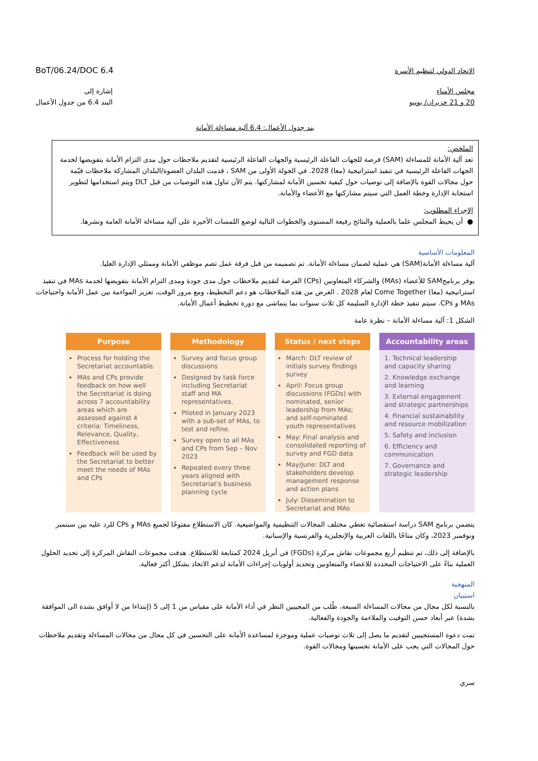BoT/06.24/DOC 6.4
الاتحاد الدولي لتنظيم الأسرة
إشارة إلى
البند 6.4 من جدول الأعمال
مجلس الأمناء
20 و 21 حزيران/ يونيو
بند جدول الأعمال: 6.4 آلية مساءلة الأمانة
الملخص:
تعد آلية الأمانة للمساءلة (SAM) فرصة للجهات الفاعلة الرئيسية والجهات الفاعلة الرئيسية لتقديم ملاحظات حول مدى التزام الأمانة بتفويضها لخدمة الجهات الفاعلة الرئيسية في تنفيذ استراتيجية (معا) 2028. في الجولة الأولى من SAM ، قدمت البلدان العضوة/البلدان المشاركة ملاحظات قيّمة حول مجالات القوة بالإضافة إلى توصيات حول كيفية تحسين الأمانة لمشاركتها. يتم الآن تناول هذه التوصيات من قبل DLT ويتم استخدامها لتطوير استجابة الإدارة وخطة العمل التي سيتم مشاركتها مع الأعضاء والأمانة.
الإجراء المطلوب:
● أن يحيط المجلس علما بالعملية والنتائج رفيعة المستوى والخطوات التالية لوضع اللمسات الأخيرة على آلية مساءلة الأمانة العامة ونشرها.
المعلومات الأساسية
آلية مساءلة الأمانة(SAM) هي عملية لضمان مساءلة الأمانة. تم تصميمه من قبل فرقة عمل تضم موظفي الأمانة وممثلي الإدارة العليا.
يوفر برنامجSAM للأعضاء (MAs) والشركاء المتعاونين (CPs) الفرصة لتقديم ملاحظات حول مدى جودة ومدى التزام الأمانة بتفويضها لخدمة MAs في تنفيذ استراتيجية (معا) Come Together لعام 2028 . الغرض من هذه الملاحظات هو دعم التخطيط، ومع مرور الوقت، تعزيز المواءمة بين عمل الأمانة واحتياجات MAs و CPs. سيتم تنفيذ خطة الإدارة السليمة كل ثلاث سنوات بما يتماشى مع دورة تخطيط أعمال الأمانة.
الشكل 1: آلية مساءلة الأمانة – نظرة عامة
Purpose
Process for holding the Secretariat accountable.
MAs and CPs provide feedback on how well the Secretariat is doing across 7 accountability areas which are assessed against 4 criteria: Timeliness, Relevance, Quality, Effectiveness
Feedback will be used by the Secretariat to better meet the needs of MAs and CPs
Methodology
Survey and focus group discussions
Designed by task force including Secretariat staff and MA representatives.
Piloted in January 2023 with a sub-set of MAs, to test and refine.
Survey open to all MAs and CPs from Sep – Nov 2023
Repeated every three years aligned with Secretariat's business planning cycle
Status / next steps
March: DLT review of initials survey findings survey
April: Focus group discussions (FGDs) with nominated, senior leadership from MAs; and self-nominated youth representatives
May: Final analysis and consolidated reporting of survey and FGD data
May/June: DLT and stakeholders develop management response and action plans
July: Dissemination to Secretariat and MAs
Accountability areas
1. Technical leadership and capacity sharing
2. Knowledge exchange and learning
3. External engagement and strategic partnerships
4. Financial sustainability and resource mobilization
5. Safety and inclusion
6. Efficiency and communication
7. Governance and strategic leadership
يتضمن برنامج SAM دراسة استقصائية تغطي مختلف المجالات التنظيمية والمواضيعية. كان الاستطلاع مفتوحًا لجميع MAs و CPs للرد عليه بين سبتمبر ونوفمبر 2023، وكان متاحًا باللغات العربية والإنجليزية والفرنسية والإسبانية.
بالإضافة إلى ذلك، تم تنظيم أربع مجموعات نقاش مركزة (FGDs) في أبريل 2024 كمتابعة للاستطلاع. هدفت مجموعات النقاش المركزة إلى تحديد الحلول العملية بناءً على الاحتياجات المحددة للاعضاء والمتعاونين وتحديد أولويات إجراءات الأمانة لدعم الاتحاد بشكل أكثر فعالية.
المنهجية
استبيان
بالنسبة لكل مجال من مجالات المساءلة السبعة، طُلب من المجيبين النظر في أداء الأمانة على مقياس من 1 إلى 5 (إبتداءا من لا أوافق بشدة الى الموافقة بشدة) عبر أبعاد حسن التوقيت والملاءمة والجودة والفعالية.
تمت دعوة المستجيبين لتقديم ما يصل إلى ثلاث توصيات عملية وموجزة لمساعدة الأمانة على التحسين في كل مجال من مجالات المساءلة وتقديم ملاحظات حول المجالات التي يجب على الأمانة تحسينها ومجالات القوة.
سري